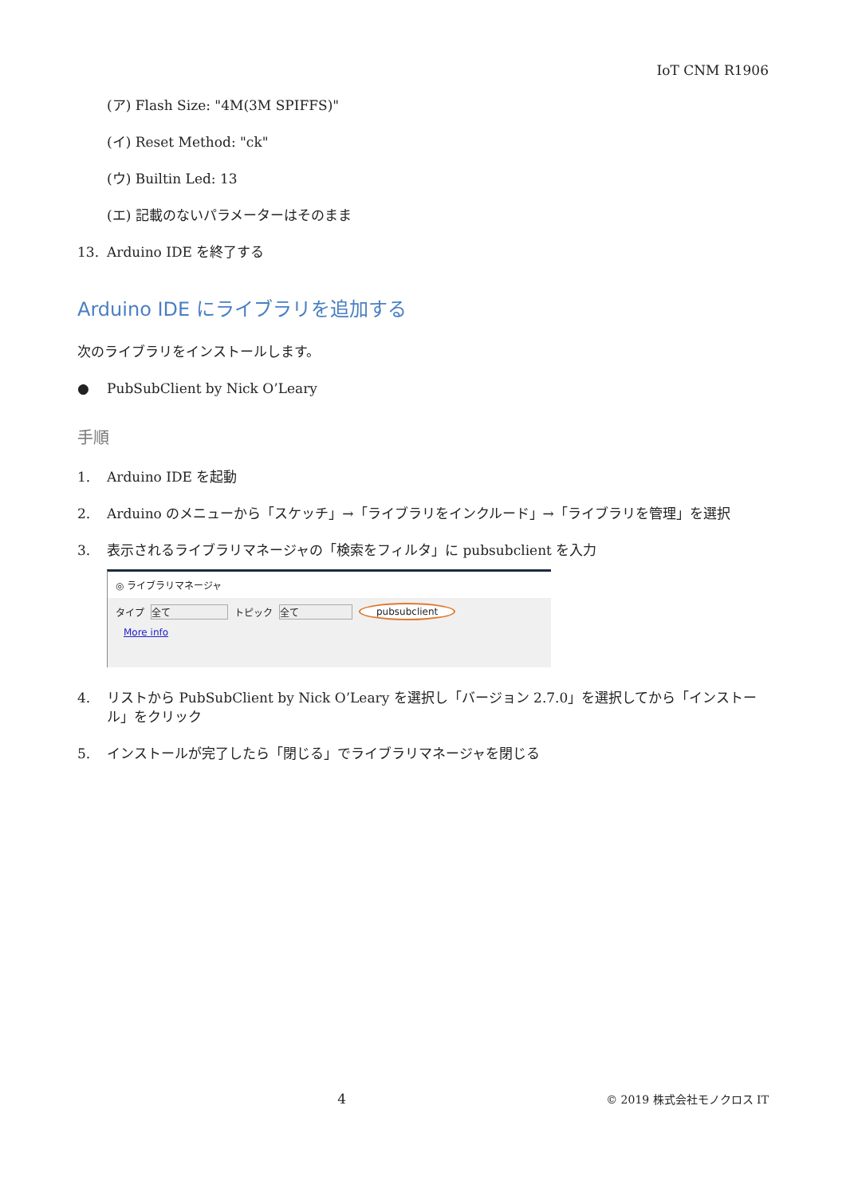IoT CNM R1906
(ア) Flash Size: "4M(3M SPIFFS)"
(イ) Reset Method: "ck"
(ウ) Builtin Led: 13
(エ) 記載のないパラメーターはそのまま
13. Arduino IDE を終了する
Arduino IDE にライブラリを追加する
次のライブラリをインストールします。
● PubSubClient by Nick O’Leary
手順
1. Arduino IDE を起動
2. Arduino のメニューから「スケッチ」→「ライブラリをインクルード」→「ライブラリを管理」を選択
3. 表示されるライブラリマネージャの「検索をフィルタ」に pubsubclient を入力
◎ ライブラリマネージャ
タイプ 全て トピック 全て pubsubclient
More info
4. リストから PubSubClient by Nick O’Leary を選択し「バージョン 2.7.0」を選択してから「インストール」をクリック
5. インストールが完了したら「閉じる」でライブラリマネージャを閉じる
4 © 2019 株式会社モノクロス IT